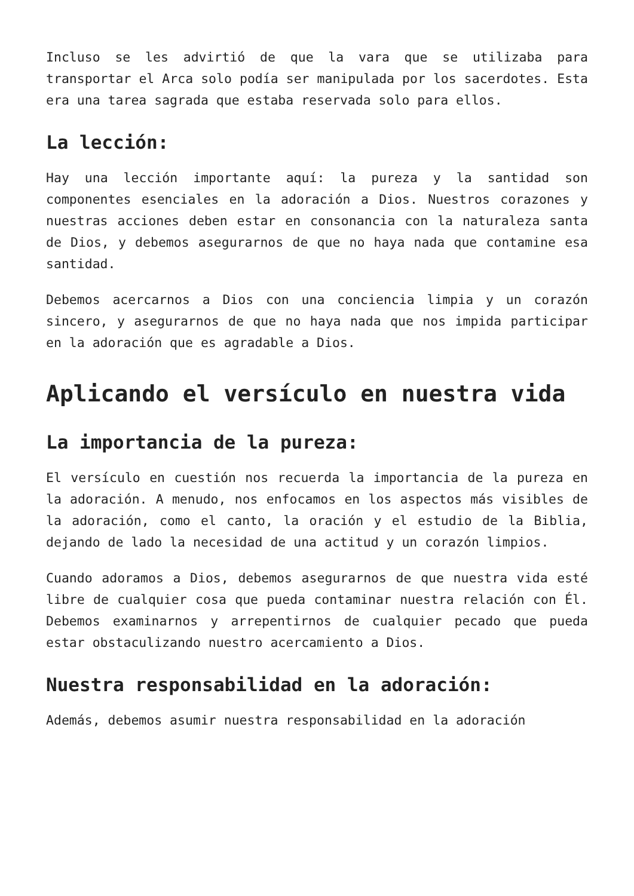Incluso se les advirtió de que la vara que se utilizaba para transportar el Arca solo podía ser manipulada por los sacerdotes. Esta era una tarea sagrada que estaba reservada solo para ellos.
La lección:
Hay una lección importante aquí: la pureza y la santidad son componentes esenciales en la adoración a Dios. Nuestros corazones y nuestras acciones deben estar en consonancia con la naturaleza santa de Dios, y debemos asegurarnos de que no haya nada que contamine esa santidad.
Debemos acercarnos a Dios con una conciencia limpia y un corazón sincero, y asegurarnos de que no haya nada que nos impida participar en la adoración que es agradable a Dios.
Aplicando el versículo en nuestra vida
La importancia de la pureza:
El versículo en cuestión nos recuerda la importancia de la pureza en la adoración. A menudo, nos enfocamos en los aspectos más visibles de la adoración, como el canto, la oración y el estudio de la Biblia, dejando de lado la necesidad de una actitud y un corazón limpios.
Cuando adoramos a Dios, debemos asegurarnos de que nuestra vida esté libre de cualquier cosa que pueda contaminar nuestra relación con Él. Debemos examinarnos y arrepentirnos de cualquier pecado que pueda estar obstaculizando nuestro acercamiento a Dios.
Nuestra responsabilidad en la adoración:
Además, debemos asumir nuestra responsabilidad en la adoración